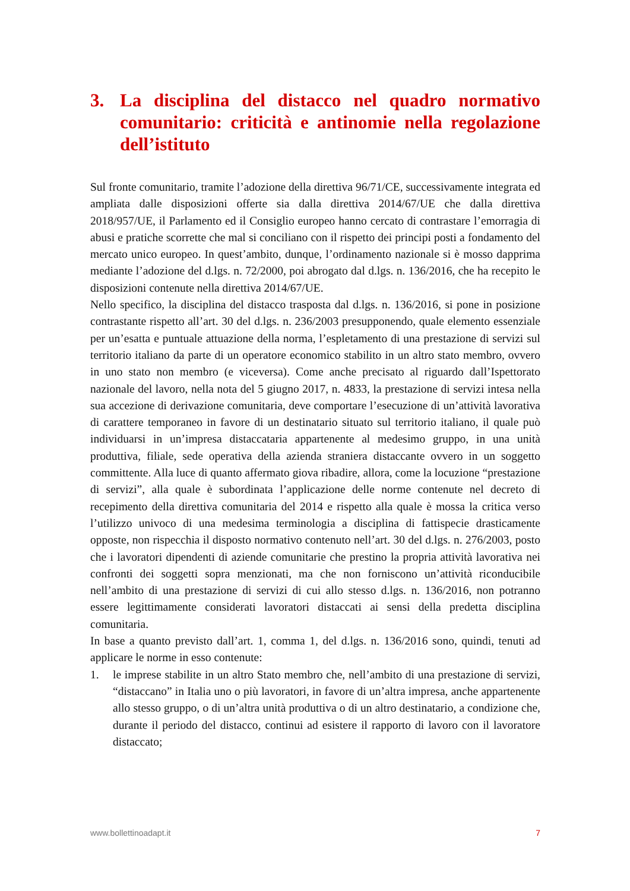3. La disciplina del distacco nel quadro normativo comunitario: criticità e antinomie nella regolazione dell’istituto
Sul fronte comunitario, tramite l’adozione della direttiva 96/71/CE, successivamente integrata ed ampliata dalle disposizioni offerte sia dalla direttiva 2014/67/UE che dalla direttiva 2018/957/UE, il Parlamento ed il Consiglio europeo hanno cercato di contrastare l’emorragia di abusi e pratiche scorrette che mal si conciliano con il rispetto dei principi posti a fondamento del mercato unico europeo. In quest’ambito, dunque, l’ordinamento nazionale si è mosso dapprima mediante l’adozione del d.lgs. n. 72/2000, poi abrogato dal d.lgs. n. 136/2016, che ha recepito le disposizioni contenute nella direttiva 2014/67/UE.
Nello specifico, la disciplina del distacco trasposta dal d.lgs. n. 136/2016, si pone in posizione contrastante rispetto all’art. 30 del d.lgs. n. 236/2003 presupponendo, quale elemento essenziale per un’esatta e puntuale attuazione della norma, l’espletamento di una prestazione di servizi sul territorio italiano da parte di un operatore economico stabilito in un altro stato membro, ovvero in uno stato non membro (e viceversa). Come anche precisato al riguardo dall’Ispettorato nazionale del lavoro, nella nota del 5 giugno 2017, n. 4833, la prestazione di servizi intesa nella sua accezione di derivazione comunitaria, deve comportare l’esecuzione di un’attività lavorativa di carattere temporaneo in favore di un destinatario situato sul territorio italiano, il quale può individuarsi in un’impresa distaccataria appartenente al medesimo gruppo, in una unità produttiva, filiale, sede operativa della azienda straniera distaccante ovvero in un soggetto committente. Alla luce di quanto affermato giova ribadire, allora, come la locuzione “prestazione di servizi”, alla quale è subordinata l’applicazione delle norme contenute nel decreto di recepimento della direttiva comunitaria del 2014 e rispetto alla quale è mossa la critica verso l’utilizzo univoco di una medesima terminologia a disciplina di fattispecie drasticamente opposte, non rispecchia il disposto normativo contenuto nell’art. 30 del d.lgs. n. 276/2003, posto che i lavoratori dipendenti di aziende comunitarie che prestino la propria attività lavorativa nei confronti dei soggetti sopra menzionati, ma che non forniscono un’attività riconducibile nell’ambito di una prestazione di servizi di cui allo stesso d.lgs. n. 136/2016, non potranno essere legittimamente considerati lavoratori distaccati ai sensi della predetta disciplina comunitaria.
In base a quanto previsto dall’art. 1, comma 1, del d.lgs. n. 136/2016 sono, quindi, tenuti ad applicare le norme in esso contenute:
1. le imprese stabilite in un altro Stato membro che, nell’ambito di una prestazione di servizi, “distaccano” in Italia uno o più lavoratori, in favore di un’altra impresa, anche appartenente allo stesso gruppo, o di un’altra unità produttiva o di un altro destinatario, a condizione che, durante il periodo del distacco, continui ad esistere il rapporto di lavoro con il lavoratore distaccato;
www.bollettinoadapt.it 7